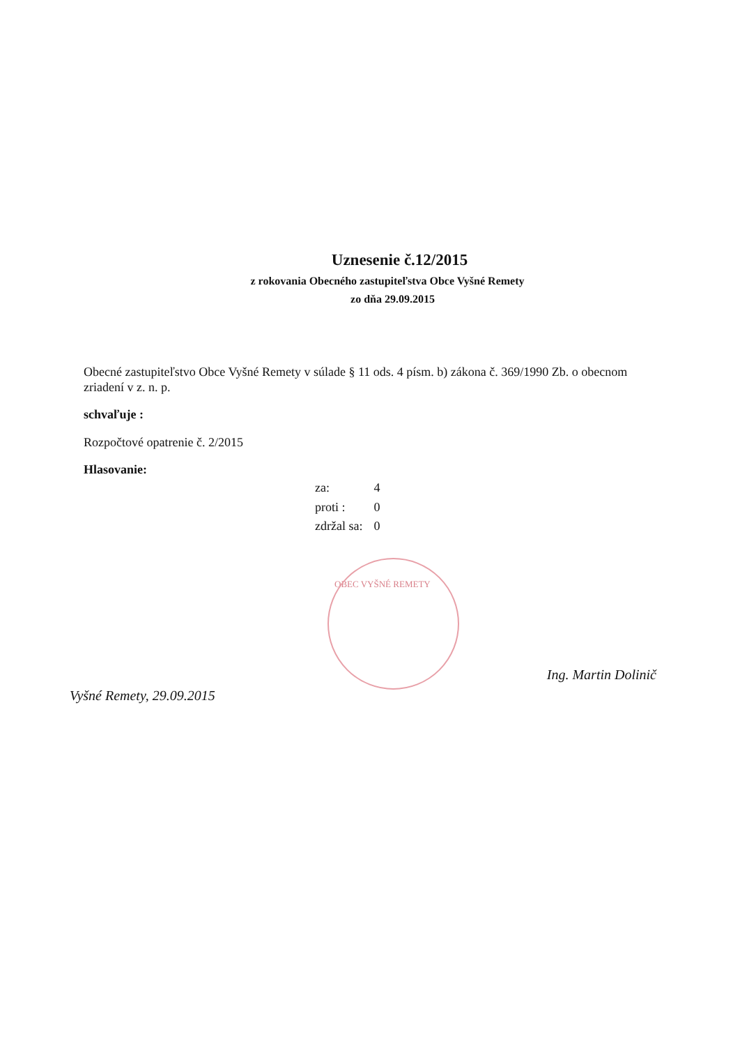Uznesenie č.12/2015
z rokovania Obecného zastupiteľstva Obce Vyšné Remety
zo dňa 29.09.2015
Obecné zastupiteľstvo Obce Vyšné Remety v súlade § 11 ods. 4 písm. b) zákona č. 369/1990 Zb. o obecnom zriadení v z. n. p.
schvaľuje :
Rozpočtové opatrenie č. 2/2015
Hlasovanie:
| za: | 4 |
| proti : | 0 |
| zdržal sa: | 0 |
OBEC VYŠNÉ REMETY
Vyšné Remety, 29.09.2015 Ing. Martin Dolinič